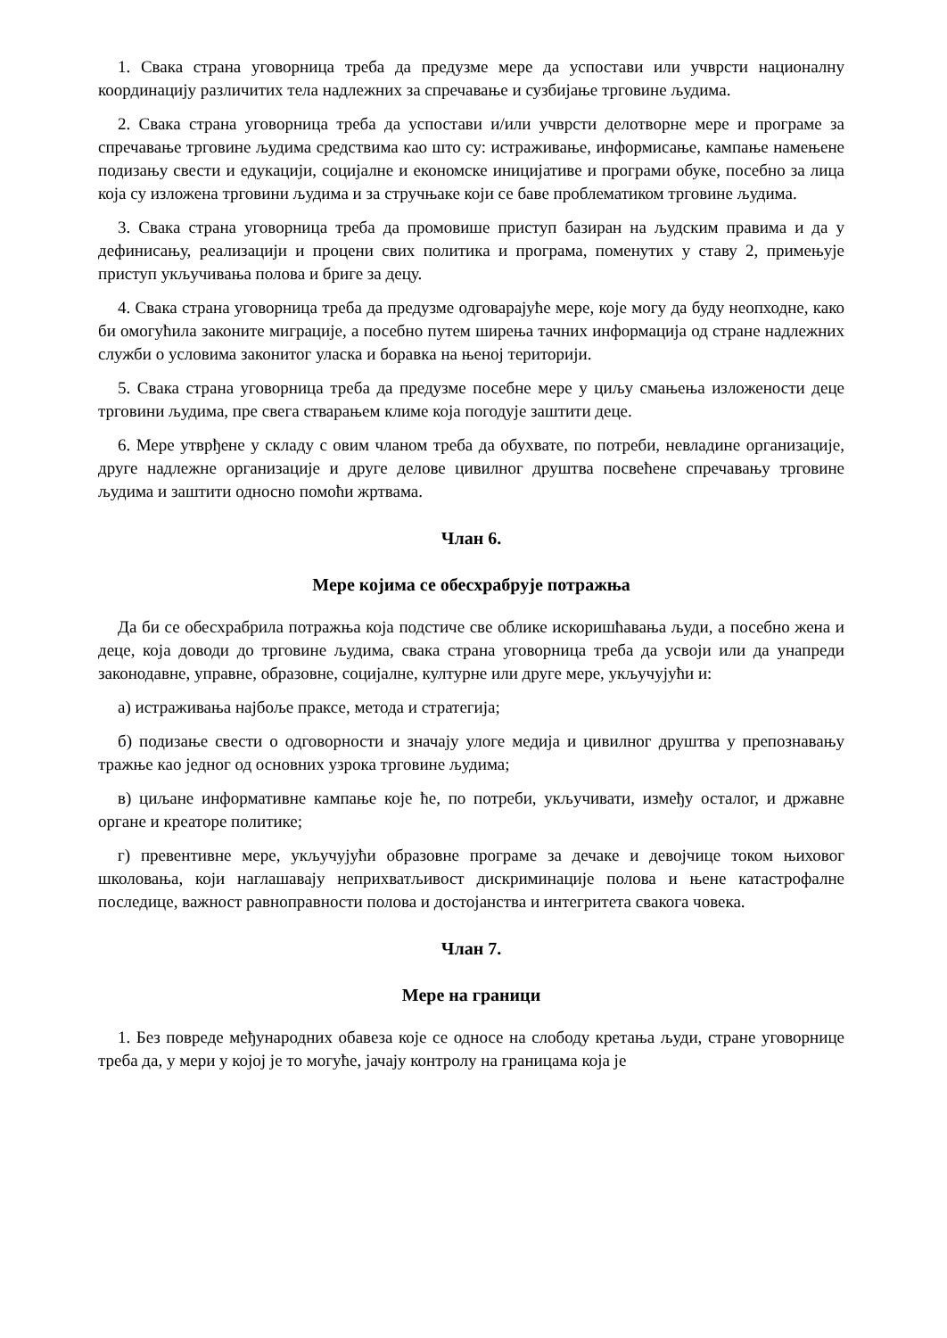1. Свака страна уговорница треба да предузме мере да успостави или учврсти националну координацију различитих тела надлежних за спречавање и сузбијање трговине људима.
2. Свака страна уговорница треба да успостави и/или учврсти делотворне мере и програме за спречавање трговине људима средствима као што су: истраживање, информисање, кампање намењене подизању свести и едукацији, социјалне и економске иницијативе и програми обуке, посебно за лица која су изложена трговини људима и за стручњаке који се баве проблематиком трговине људима.
3. Свака страна уговорница треба да промовише приступ базиран на људским правима и да у дефинисању, реализацији и процени свих политика и програма, поменутих у ставу 2, примењује приступ укључивања полова и бриге за децу.
4. Свака страна уговорница треба да предузме одговарајуће мере, које могу да буду неопходне, како би омогућила законите миграције, а посебно путем ширења тачних информација од стране надлежних служби о условима законитог уласка и боравка на њеној територији.
5. Свака страна уговорница треба да предузме посебне мере у циљу смањења изложености деце трговини људима, пре свега стварањем климе која погодује заштити деце.
6. Мере утврђене у складу с овим чланом треба да обухвате, по потреби, невладине организације, друге надлежне организације и друге делове цивилног друштва посвећене спречавању трговине људима и заштити односно помоћи жртвама.
Члан 6.
Мере којима се обесхрабрује потражња
Да би се обесхрабрила потражња која подстиче све облике искоришћавања људи, а посебно жена и деце, која доводи до трговине људима, свака страна уговорница треба да усвоји или да унапреди законодавне, управне, образовне, социјалне, културне или друге мере, укључујући и:
а) истраживања најбоље праксе, метода и стратегија;
б) подизање свести о одговорности и значају улоге медија и цивилног друштва у препознавању тражње као једног од основних узрока трговине људима;
в) циљане информативне кампање које ће, по потреби, укључивати, између осталог, и државне органе и креаторе политике;
г) превентивне мере, укључујући образовне програме за дечаке и девојчице током њиховог школовања, који наглашавају неприхватљивост дискриминације полова и њене катастрофалне последице, важност равноправности полова и достојанства и интегритета свакога човека.
Члан 7.
Мере на граници
1. Без повреде међународних обавеза које се односе на слободу кретања људи, стране уговорнице треба да, у мери у којој је то могуће, јачају контролу на границама која је